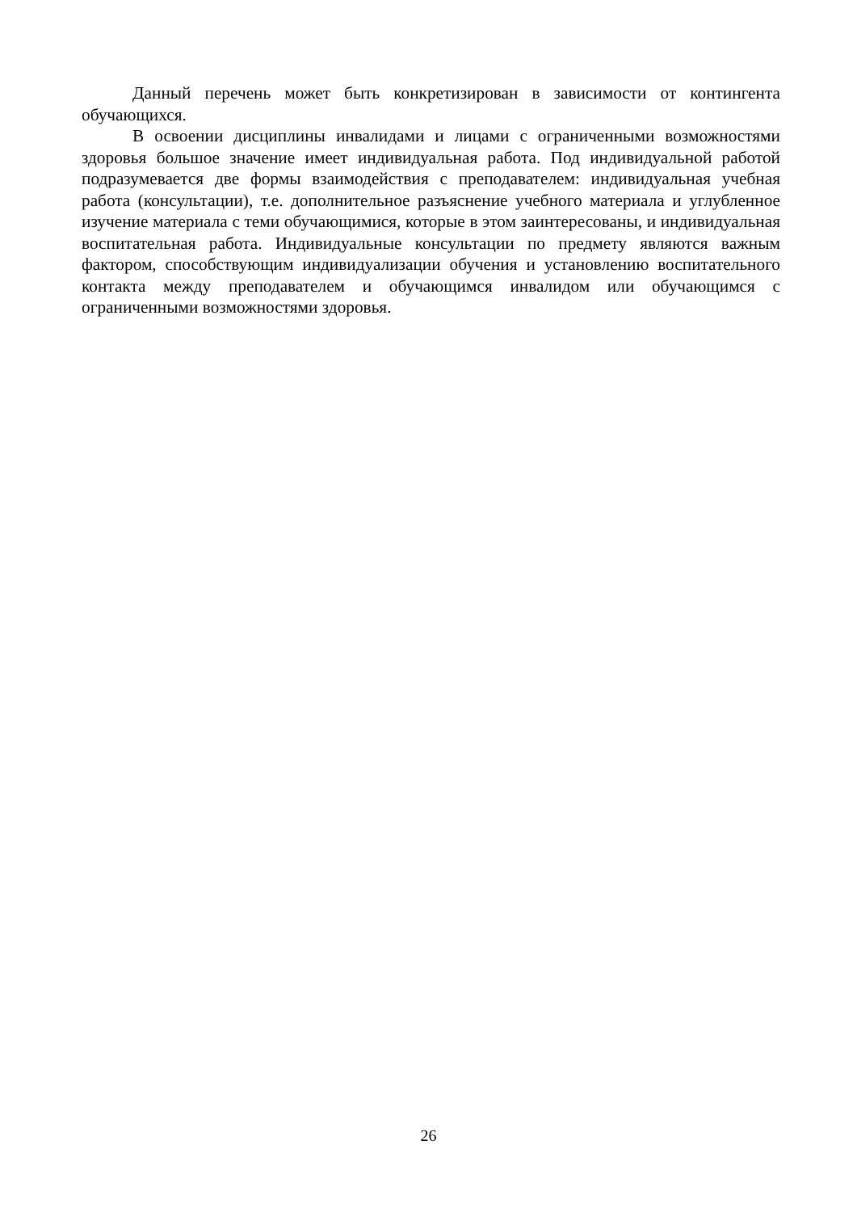Данный перечень может быть конкретизирован в зависимости от контингента обучающихся.
В освоении дисциплины инвалидами и лицами с ограниченными возможностями здоровья большое значение имеет индивидуальная работа. Под индивидуальной работой подразумевается две формы взаимодействия с преподавателем: индивидуальная учебная работа (консультации), т.е. дополнительное разъяснение учебного материала и углубленное изучение материала с теми обучающимися, которые в этом заинтересованы, и индивидуальная воспитательная работа. Индивидуальные консультации по предмету являются важным фактором, способствующим индивидуализации обучения и установлению воспитательного контакта между преподавателем и обучающимся инвалидом или обучающимся с ограниченными возможностями здоровья.
26